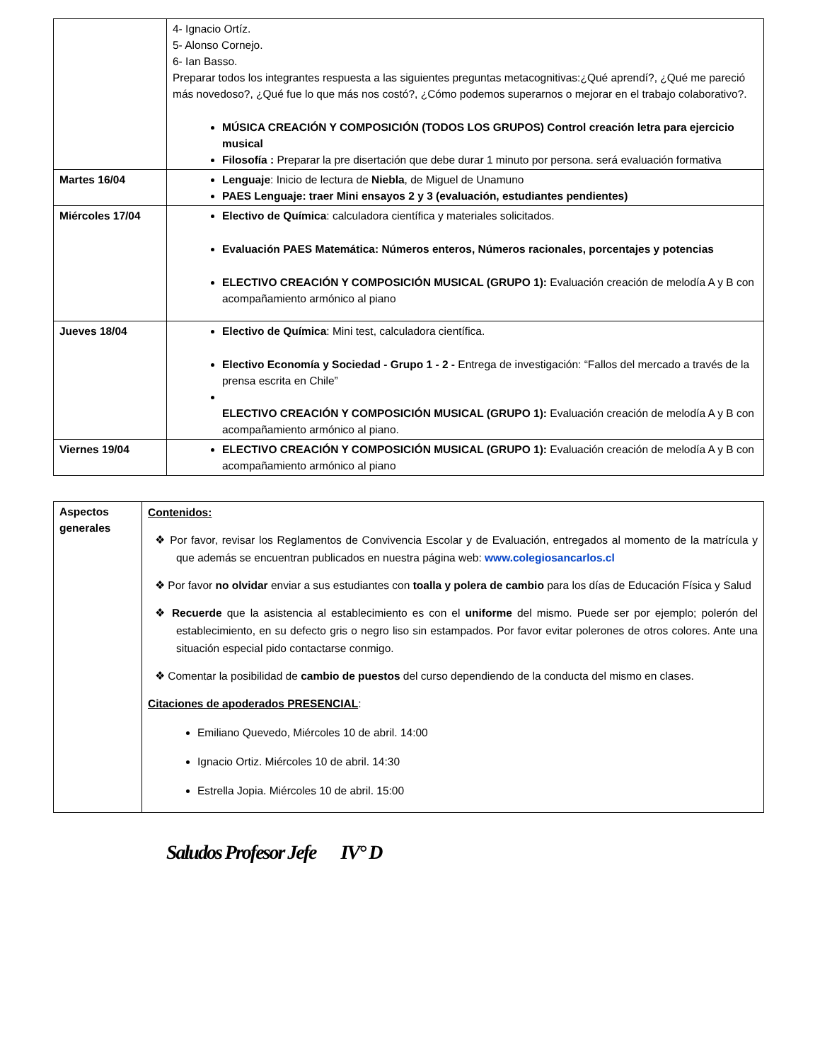| | 4- Ignacio Ortíz. 5- Alonso Cornejo. 6- Ian Basso. Preparar todos los integrantes respuesta a las siguientes preguntas metacognitivas:¿Qué aprendí?, ¿Qué me pareció más novedoso?, ¿Qué fue lo que más nos costó?, ¿Cómo podemos superarnos o mejorar en el trabajo colaborativo?. MÚSICA CREACIÓN Y COMPOSICIÓN (TODOS LOS GRUPOS) Control creación letra para ejercicio musical Filosofía : Preparar la pre disertación que debe durar 1 minuto por persona. será evaluación formativa |
| Martes 16/04 | Lenguaje : Inicio de lectura de Niebla , de Miguel de Unamuno PAES Lenguaje: traer Mini ensayos 2 y 3 (evaluación, estudiantes pendientes) |
| Miércoles 17/04 | Electivo de Química : calculadora científica y materiales solicitados. Evaluación PAES Matemática: Números enteros, Números racionales, porcentajes y potencias ELECTIVO CREACIÓN Y COMPOSICIÓN MUSICAL (GRUPO 1): Evaluación creación de melodía A y B con acompañamiento armónico al piano |
| Jueves 18/04 | Electivo de Química : Mini test, calculadora científica. Electivo Economía y Sociedad - Grupo 1 - 2 - Entrega de investigación: “Fallos del mercado a través de la prensa escrita en Chile” ELECTIVO CREACIÓN Y COMPOSICIÓN MUSICAL (GRUPO 1): Evaluación creación de melodía A y B con acompañamiento armónico al piano. |
| Viernes 19/04 | ELECTIVO CREACIÓN Y COMPOSICIÓN MUSICAL (GRUPO 1): Evaluación creación de melodía A y B con acompañamiento armónico al piano |
| Aspectos generales | Contenidos: ❖ Por favor, revisar los Reglamentos de Convivencia Escolar y de Evaluación, entregados al momento de la matrícula y que además se encuentran publicados en nuestra página web: www.colegiosancarlos.cl ❖ Por favor no olvidar enviar a sus estudiantes con toalla y polera de cambio para los días de Educación Física y Salud ❖ Recuerde que la asistencia al establecimiento es con el uniforme del mismo. Puede ser por ejemplo; polerón del establecimiento, en su defecto gris o negro liso sin estampados. Por favor evitar polerones de otros colores. Ante una situación especial pido contactarse conmigo. ❖ Comentar la posibilidad de cambio de puestos del curso dependiendo de la conducta del mismo en clases. Citaciones de apoderados PRESENCIAL : Emiliano Quevedo, Miércoles 10 de abril. 14:00 Ignacio Ortiz. Miércoles 10 de abril. 14:30 Estrella Jopia. Miércoles 10 de abril. 15:00 |
Saludos Profesor Jefe IV° D